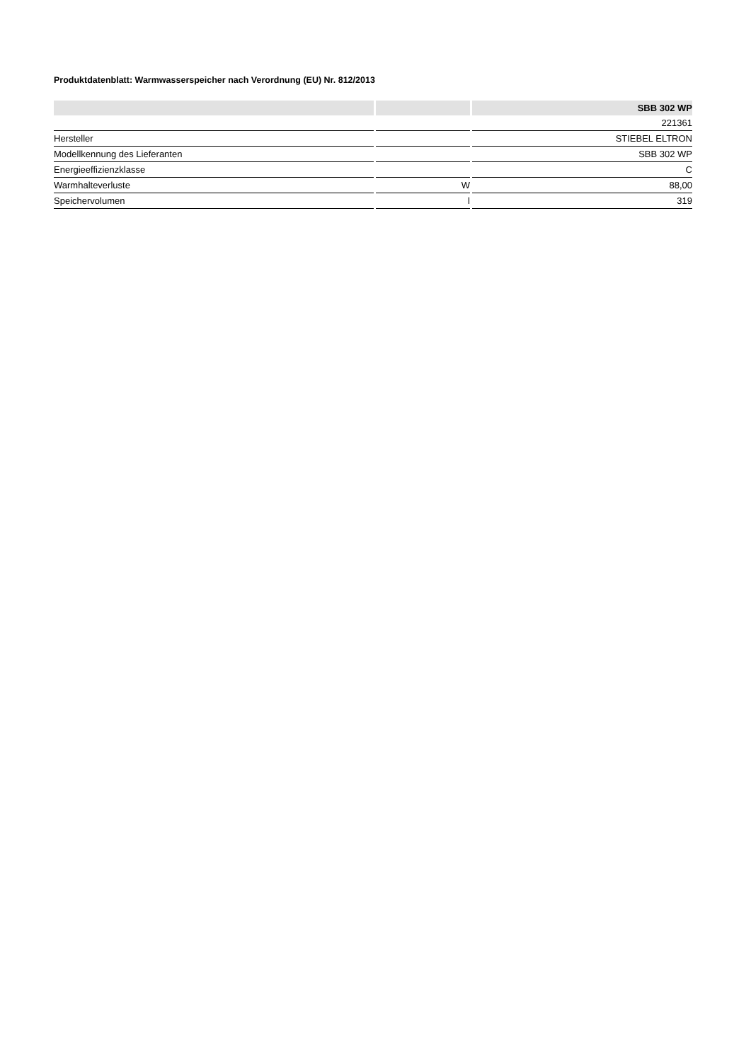Produktdatenblatt: Warmwasserspeicher nach Verordnung (EU) Nr. 812/2013
| | | SBB 302 WP |
| --- | --- | --- |
| | | 221361 |
| Hersteller | | STIEBEL ELTRON |
| Modellkennung des Lieferanten | | SBB 302 WP |
| Energieeffizienzklasse | | C |
| Warmhalteverluste | W | 88,00 |
| Speichervolumen | l | 319 |